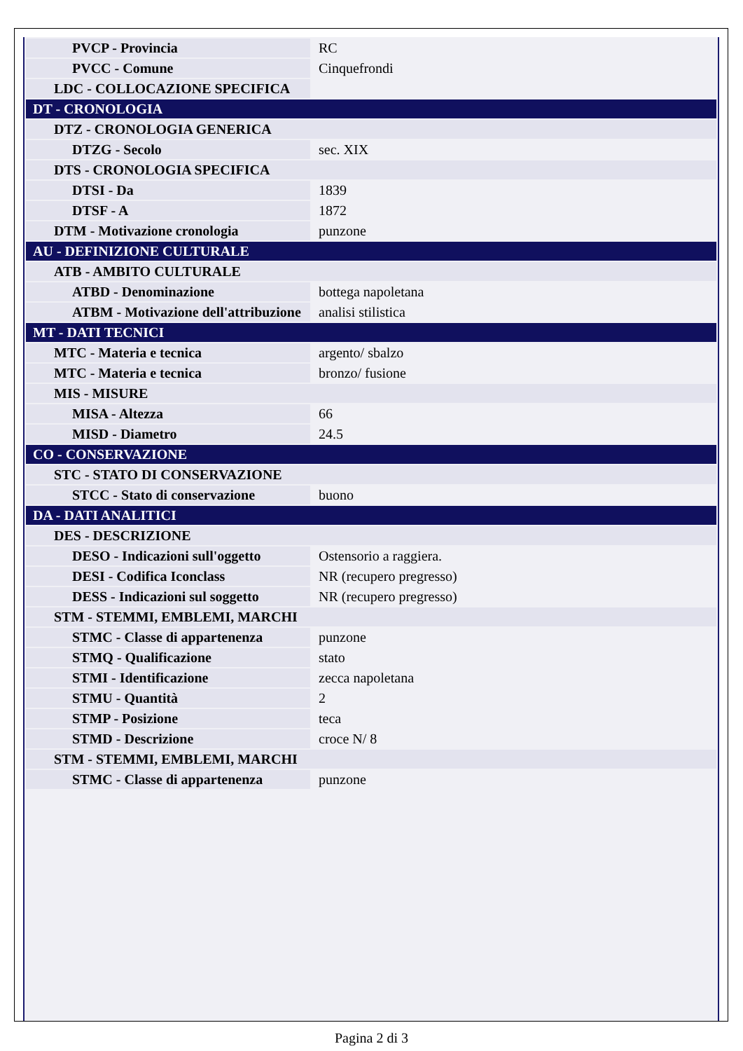| PVCP - Provincia | RC |
| PVCC - Comune | Cinquefrondi |
| LDC - COLLOCAZIONE SPECIFICA | |
| DT - CRONOLOGIA | |
| DTZ - CRONOLOGIA GENERICA | |
| DTZG - Secolo | sec. XIX |
| DTS - CRONOLOGIA SPECIFICA | |
| DTSI - Da | 1839 |
| DTSF - A | 1872 |
| DTM - Motivazione cronologia | punzone |
| AU - DEFINIZIONE CULTURALE | |
| ATB - AMBITO CULTURALE | |
| ATBD - Denominazione | bottega napoletana |
| ATBM - Motivazione dell'attribuzione | analisi stilistica |
| MT - DATI TECNICI | |
| MTC - Materia e tecnica | argento/ sbalzo |
| MTC - Materia e tecnica | bronzo/ fusione |
| MIS - MISURE | |
| MISA - Altezza | 66 |
| MISD - Diametro | 24.5 |
| CO - CONSERVAZIONE | |
| STC - STATO DI CONSERVAZIONE | |
| STCC - Stato di conservazione | buono |
| DA - DATI ANALITICI | |
| DES - DESCRIZIONE | |
| DESO - Indicazioni sull'oggetto | Ostensorio a raggiera. |
| DESI - Codifica Iconclass | NR (recupero pregresso) |
| DESS - Indicazioni sul soggetto | NR (recupero pregresso) |
| STM - STEMMI, EMBLEMI, MARCHI | |
| STMC - Classe di appartenenza | punzone |
| STMQ - Qualificazione | stato |
| STMI - Identificazione | zecca napoletana |
| STMU - Quantità | 2 |
| STMP - Posizione | teca |
| STMD - Descrizione | croce N/ 8 |
| STM - STEMMI, EMBLEMI, MARCHI | |
| STMC - Classe di appartenenza | punzone |
Pagina 2 di 3